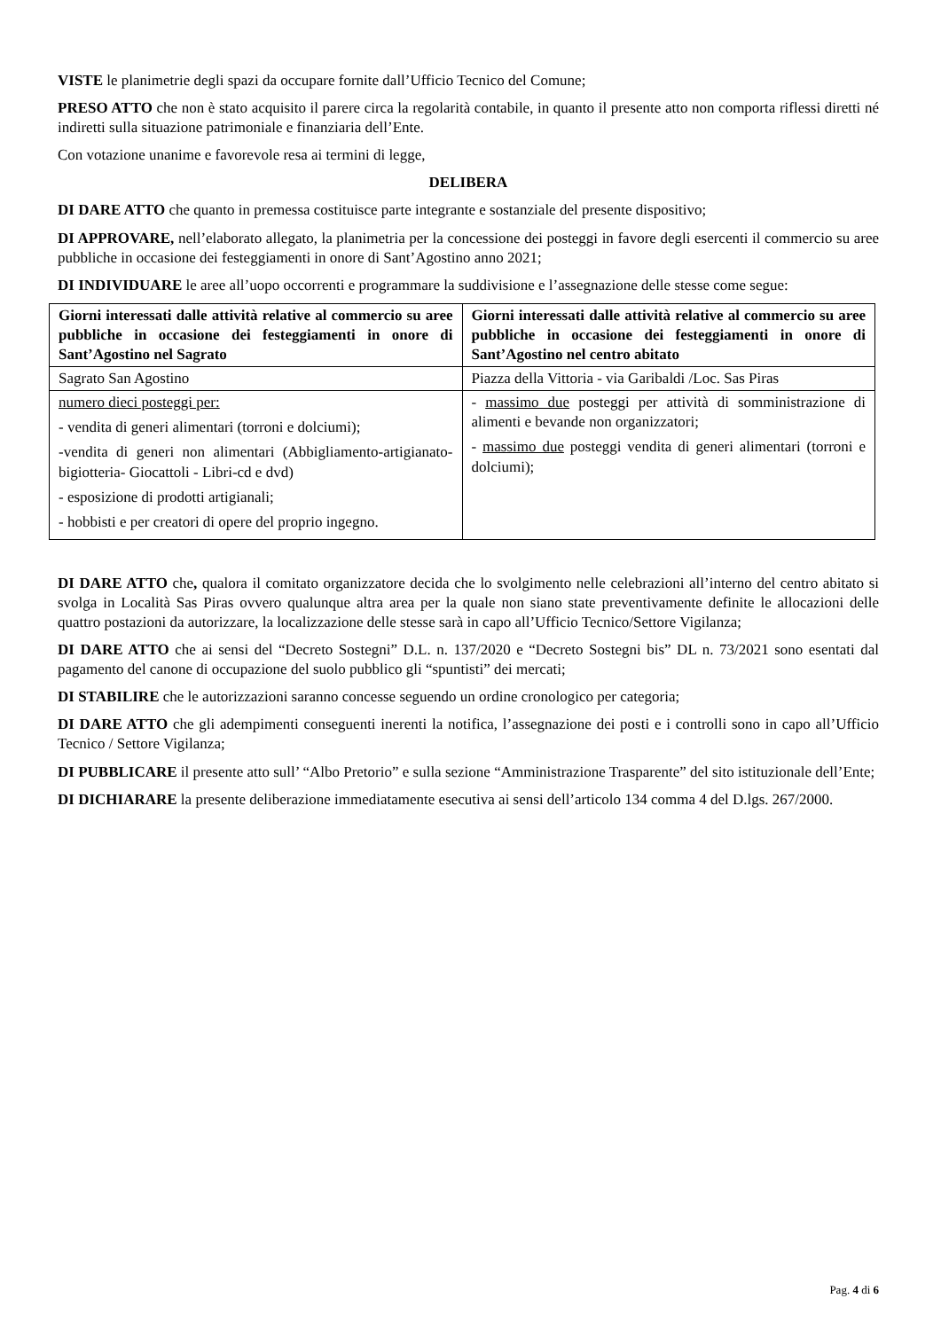VISTE le planimetrie degli spazi da occupare fornite dall’Ufficio Tecnico del Comune;
PRESO ATTO che non è stato acquisito il parere circa la regolarità contabile, in quanto il presente atto non comporta riflessi diretti né indiretti sulla situazione patrimoniale e finanziaria dell’Ente.
Con votazione unanime e favorevole resa ai termini di legge,
DELIBERA
DI DARE ATTO che quanto in premessa costituisce parte integrante e sostanziale del presente dispositivo;
DI APPROVARE, nell’elaborato allegato, la planimetria per la concessione dei posteggi in favore degli esercenti il commercio su aree pubbliche in occasione dei festeggiamenti in onore di Sant’Agostino anno 2021;
DI INDIVIDUARE le aree all’uopo occorrenti e programmare la suddivisione e l’assegnazione delle stesse come segue:
| Giorni interessati dalle attività relative al commercio su aree pubbliche in occasione dei festeggiamenti in onore di Sant’Agostino nel Sagrato | Giorni interessati dalle attività relative al commercio su aree pubbliche in occasione dei festeggiamenti in onore di Sant’Agostino nel centro abitato |
| --- | --- |
| Sagrato San Agostino | Piazza della Vittoria - via Garibaldi /Loc. Sas Piras |
| numero dieci posteggi per: - vendita di generi alimentari (torroni e dolciumi); -vendita di generi non alimentari (Abbigliamento-artigianato-bigiotteria- Giocattoli - Libri-cd e dvd) - esposizione di prodotti artigianali; - hobbisti e per creatori di opere del proprio ingegno. | - massimo due posteggi per attività di somministrazione di alimenti e bevande non organizzatori; - massimo due posteggi vendita di generi alimentari (torroni e dolciumi); |
DI DARE ATTO che, qualora il comitato organizzatore decida che lo svolgimento nelle celebrazioni all’interno del centro abitato si svolga in Località Sas Piras ovvero qualunque altra area per la quale non siano state preventivamente definite le allocazioni delle quattro postazioni da autorizzare, la localizzazione delle stesse sarà in capo all’Ufficio Tecnico/Settore Vigilanza;
DI DARE ATTO che ai sensi del “Decreto Sostegni” D.L. n. 137/2020 e “Decreto Sostegni bis” DL n. 73/2021 sono esentati dal pagamento del canone di occupazione del suolo pubblico gli “spuntisti” dei mercati;
DI STABILIRE che le autorizzazioni saranno concesse seguendo un ordine cronologico per categoria;
DI DARE ATTO che gli adempimenti conseguenti inerenti la notifica, l’assegnazione dei posti e i controlli sono in capo all’Ufficio Tecnico / Settore Vigilanza;
DI PUBBLICARE il presente atto sull’ “Albo Pretorio” e sulla sezione “Amministrazione Trasparente” del sito istituzionale dell’Ente;
DI DICHIARARE la presente deliberazione immediatamente esecutiva ai sensi dell’articolo 134 comma 4 del D.lgs. 267/2000.
Pag. 4 di 6